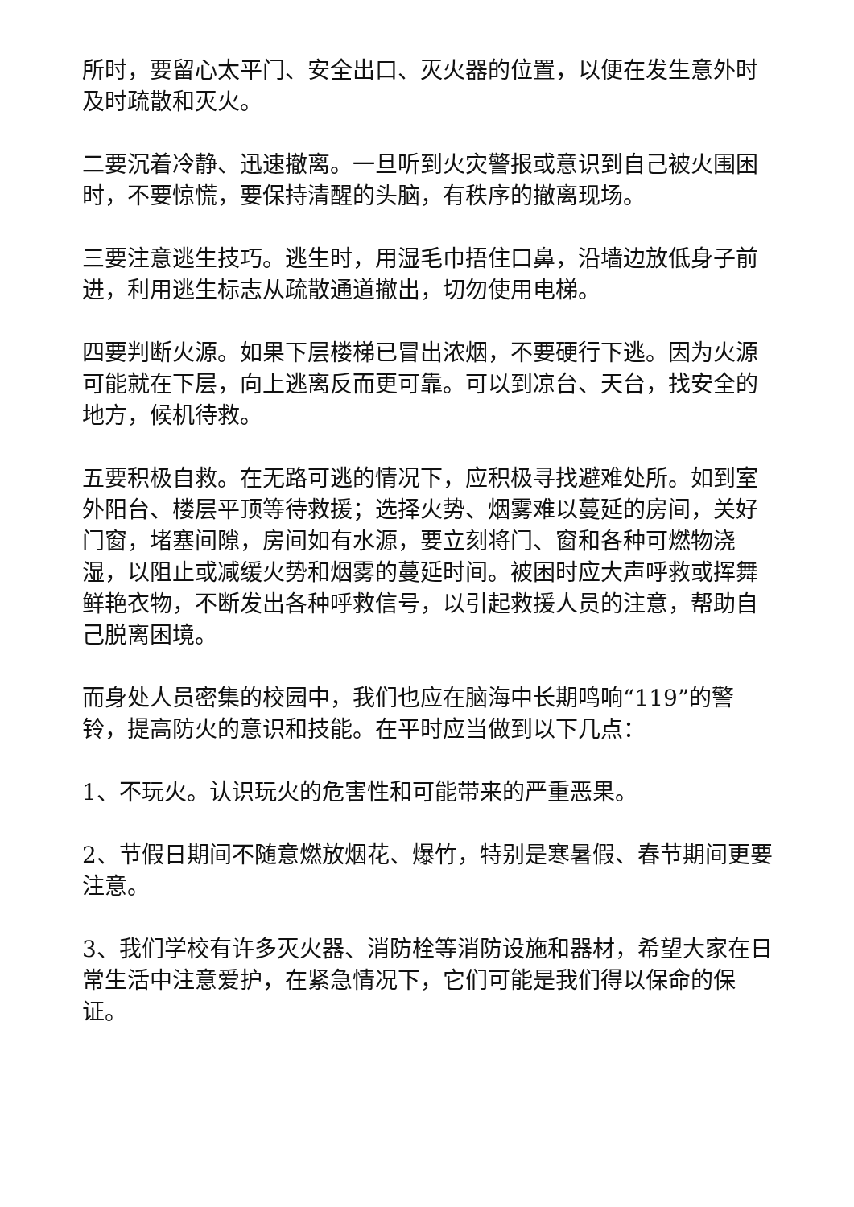所时，要留心太平门、安全出口、灭火器的位置，以便在发生意外时及时疏散和灭火。
二要沉着冷静、迅速撤离。一旦听到火灾警报或意识到自己被火围困时，不要惊慌，要保持清醒的头脑，有秩序的撤离现场。
三要注意逃生技巧。逃生时，用湿毛巾捂住口鼻，沿墙边放低身子前进，利用逃生标志从疏散通道撤出，切勿使用电梯。
四要判断火源。如果下层楼梯已冒出浓烟，不要硬行下逃。因为火源可能就在下层，向上逃离反而更可靠。可以到凉台、天台，找安全的地方，候机待救。
五要积极自救。在无路可逃的情况下，应积极寻找避难处所。如到室外阳台、楼层平顶等待救援；选择火势、烟雾难以蔓延的房间，关好门窗，堵塞间隙，房间如有水源，要立刻将门、窗和各种可燃物浇湿，以阻止或减缓火势和烟雾的蔓延时间。被困时应大声呼救或挥舞鲜艳衣物，不断发出各种呼救信号，以引起救援人员的注意，帮助自己脱离困境。
而身处人员密集的校园中，我们也应在脑海中长期鸣响“119”的警铃，提高防火的意识和技能。在平时应当做到以下几点：
1、不玩火。认识玩火的危害性和可能带来的严重恶果。
2、节假日期间不随意燃放烟花、爆竹，特别是寒暑假、春节期间更要注意。
3、我们学校有许多灭火器、消防栓等消防设施和器材，希望大家在日常生活中注意爱护，在紧急情况下，它们可能是我们得以保命的保证。